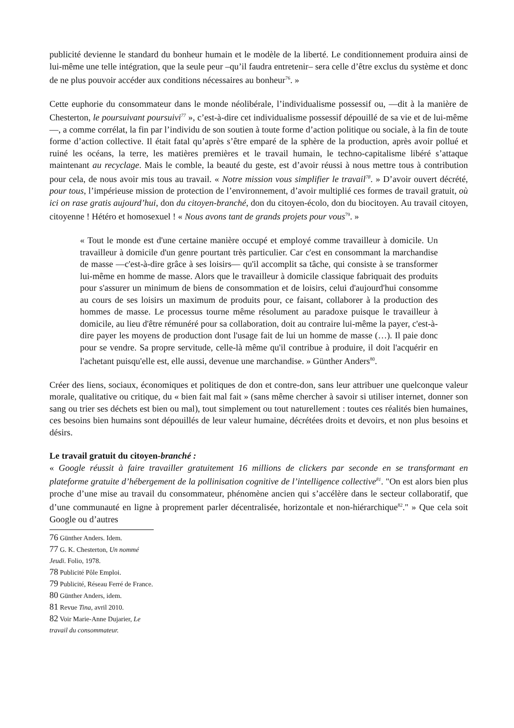publicité devienne le standard du bonheur humain et le modèle de la liberté. Le conditionnement produira ainsi de lui-même une telle intégration, que la seule peur –qu’il faudra entretenir– sera celle d’être exclus du système et donc de ne plus pouvoir accéder aux conditions nécessaires au bonheur<sup>76</sup>. »
Cette euphorie du consommateur dans le monde néolibérale, l’individualisme possessif ou, —dit à la manière de Chesterton, le poursuivant poursuivi<sup>77</sup> », c’est-à-dire cet individualisme possessif dépouillé de sa vie et de lui-même—, a comme corrélat, la fin par l’individu de son soutien à toute forme d’action politique ou sociale, à la fin de toute forme d’action collective. Il était fatal qu’après s’être emparé de la sphère de la production, après avoir pollué et ruiné les océans, la terre, les matières premières et le travail humain, le techno-capitalisme libéré s’attaque maintenant au recyclage. Mais le comble, la beauté du geste, est d’avoir réussi à nous mettre tous à contribution pour cela, de nous avoir mis tous au travail. « Notre mission vous simplifier le travail<sup>78</sup>. » D’avoir ouvert décrété, pour tous, l’impérieuse mission de protection de l’environnement, d’avoir multiplié ces formes de travail gratuit, où ici on rase gratis aujourd’hui, don du citoyen-branché, don du citoyen-écolo, don du biocitoyen. Au travail citoyen, citoyenne ! Hétéro et homosexuel ! « Nous avons tant de grands projets pour vous<sup>79</sup>. »
« Tout le monde est d'une certaine manière occupé et employé comme travailleur à domicile. Un travailleur à domicile d'un genre pourtant très particulier. Car c'est en consommant la marchandise de masse —c'est-à-dire grâce à ses loisirs— qu'il accomplit sa tâche, qui consiste à se transformer lui-même en homme de masse. Alors que le travailleur à domicile classique fabriquait des produits pour s'assurer un minimum de biens de consommation et de loisirs, celui d'aujourd'hui consomme au cours de ses loisirs un maximum de produits pour, ce faisant, collaborer à la production des hommes de masse. Le processus tourne même résolument au paradoxe puisque le travailleur à domicile, au lieu d'être rémunéré pour sa collaboration, doit au contraire lui-même la payer, c'est-à-dire payer les moyens de production dont l'usage fait de lui un homme de masse (…). Il paie donc pour se vendre. Sa propre servitude, celle-là même qu'il contribue à produire, il doit l'acquérir en l'achetant puisqu'elle est, elle aussi, devenue une marchandise. » Günther Anders<sup>80</sup>.
Créer des liens, sociaux, économiques et politiques de don et contre-don, sans leur attribuer une quelconque valeur morale, qualitative ou critique, du « bien fait mal fait » (sans même chercher à savoir si utiliser internet, donner son sang ou trier ses déchets est bien ou mal), tout simplement ou tout naturellement : toutes ces réalités bien humaines, ces besoins bien humains sont dépouillés de leur valeur humaine, décrétées droits et devoirs, et non plus besoins et désirs.
Le travail gratuit du citoyen-branché :
« Google réussit à faire travailler gratuitement 16 millions de clickers par seconde en se transformant en plateforme gratuite d’hébergement de la pollinisation cognitive de l’intelligence collective<sup>81</sup>. "On est alors bien plus proche d’une mise au travail du consommateur, phénomène ancien qui s’accélère dans le secteur collaboratif, que d’une communauté en ligne à proprement parler décentralisée, horizontale et non-hiérarchique<sup>82</sup>." » Que cela soit Google ou d’autres
76 Günther Anders. Idem.
77 G. K. Chesterton, Un nommé Jeudi. Folio, 1978.
78 Publicité Pôle Emploi.
79 Publicité, Réseau Ferré de France.
80 Günther Anders, idem.
81 Revue Tina, avril 2010.
82 Voir Marie-Anne Dujarier, Le travail du consommateur.